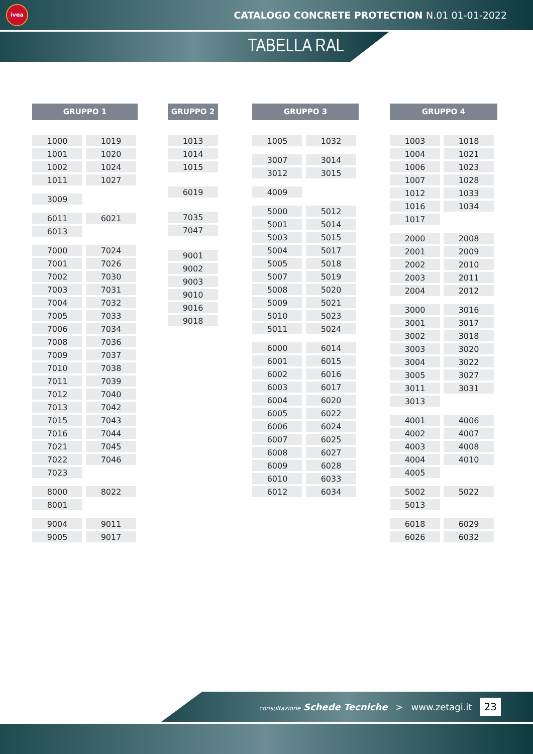ivea
CATALOGO CONCRETE PROTECTION N.01 01-01-2022
TABELLA RAL
GRUPPO 1
| 1000 | 1019 |
| 1001 | 1020 |
| 1002 | 1024 |
| 1011 | 1027 |
| 3009 | |
| 6011 | 6021 |
| 6013 | |
| 7000 | 7024 |
| 7001 | 7026 |
| 7002 | 7030 |
| 7003 | 7031 |
| 7004 | 7032 |
| 7005 | 7033 |
| 7006 | 7034 |
| 7008 | 7036 |
| 7009 | 7037 |
| 7010 | 7038 |
| 7011 | 7039 |
| 7012 | 7040 |
| 7013 | 7042 |
| 7015 | 7043 |
| 7016 | 7044 |
| 7021 | 7045 |
| 7022 | 7046 |
| 7023 | |
| 8000 | 8022 |
| 8001 | |
| 9004 | 9011 |
| 9005 | 9017 |
GRUPPO 2
| 1013 |
| 1014 |
| 1015 |
| 6019 |
| 7035 |
| 7047 |
| 9001 |
| 9002 |
| 9003 |
| 9010 |
| 9016 |
| 9018 |
GRUPPO 3
| 1005 | 1032 |
| 3007 | 3014 |
| 3012 | 3015 |
| 4009 | |
| 5000 | 5012 |
| 5001 | 5014 |
| 5003 | 5015 |
| 5004 | 5017 |
| 5005 | 5018 |
| 5007 | 5019 |
| 5008 | 5020 |
| 5009 | 5021 |
| 5010 | 5023 |
| 5011 | 5024 |
| 6000 | 6014 |
| 6001 | 6015 |
| 6002 | 6016 |
| 6003 | 6017 |
| 6004 | 6020 |
| 6005 | 6022 |
| 6006 | 6024 |
| 6007 | 6025 |
| 6008 | 6027 |
| 6009 | 6028 |
| 6010 | 6033 |
| 6012 | 6034 |
GRUPPO 4
| 1003 | 1018 |
| 1004 | 1021 |
| 1006 | 1023 |
| 1007 | 1028 |
| 1012 | 1033 |
| 1016 | 1034 |
| 1017 | |
| 2000 | 2008 |
| 2001 | 2009 |
| 2002 | 2010 |
| 2003 | 2011 |
| 2004 | 2012 |
| 3000 | 3016 |
| 3001 | 3017 |
| 3002 | 3018 |
| 3003 | 3020 |
| 3004 | 3022 |
| 3005 | 3027 |
| 3011 | 3031 |
| 3013 | |
| 4001 | 4006 |
| 4002 | 4007 |
| 4003 | 4008 |
| 4004 | 4010 |
| 4005 | |
| 5002 | 5022 |
| 5013 | |
| 6018 | 6029 |
| 6026 | 6032 |
consultazione Schede Tecniche > www.zetagi.it 23